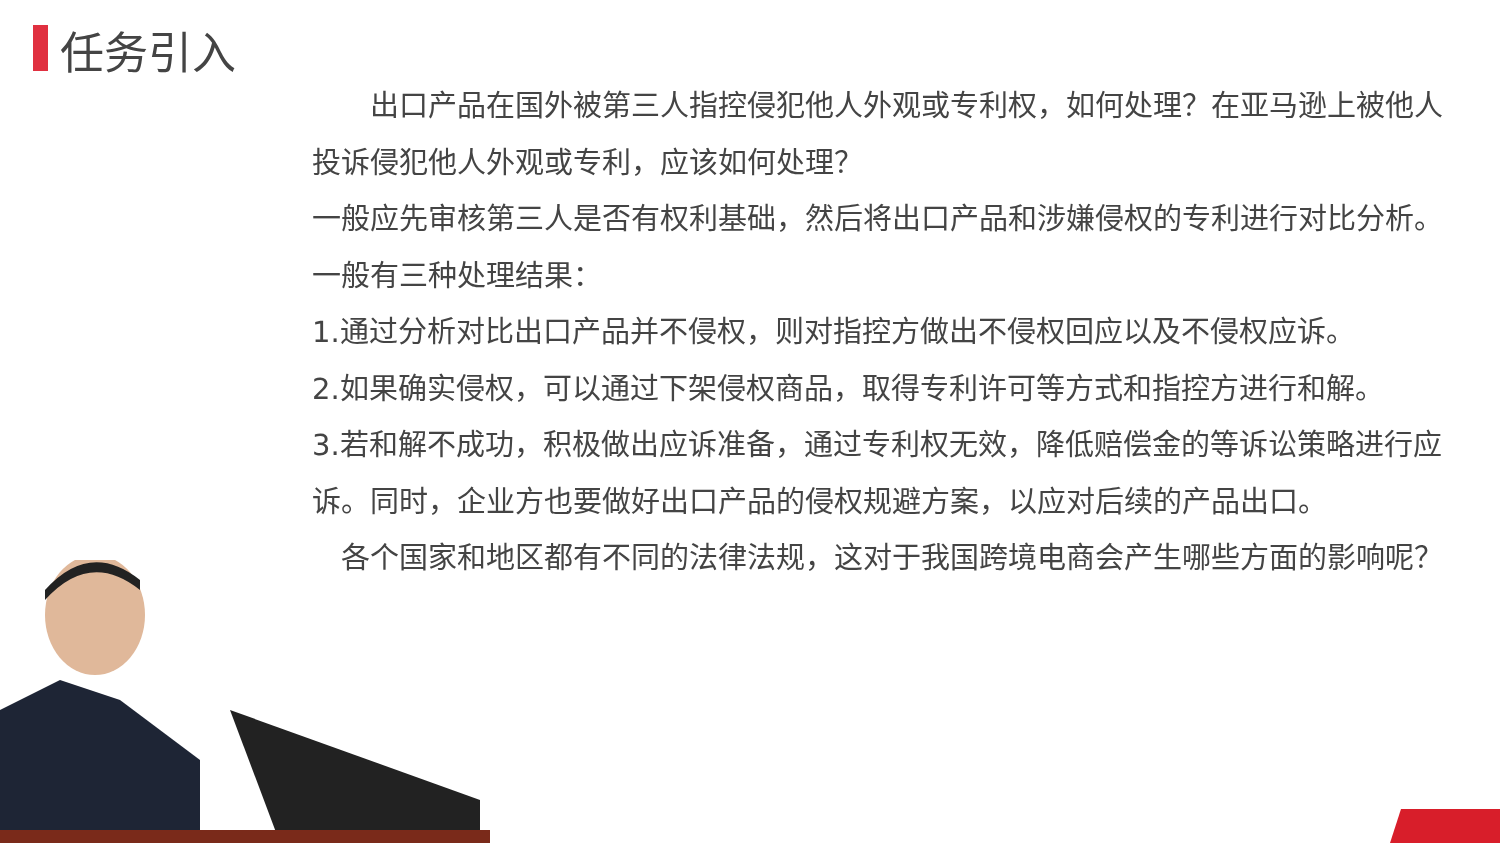任务引入
　　出口产品在国外被第三人指控侵犯他人外观或专利权，如何处理？在亚马逊上被他人投诉侵犯他人外观或专利，应该如何处理？
一般应先审核第三人是否有权利基础，然后将出口产品和涉嫌侵权的专利进行对比分析。
一般有三种处理结果：
1.通过分析对比出口产品并不侵权，则对指控方做出不侵权回应以及不侵权应诉。
2.如果确实侵权，可以通过下架侵权商品，取得专利许可等方式和指控方进行和解。
3.若和解不成功，积极做出应诉准备，通过专利权无效，降低赔偿金的等诉讼策略进行应诉。同时，企业方也要做好出口产品的侵权规避方案，以应对后续的产品出口。
　各个国家和地区都有不同的法律法规，这对于我国跨境电商会产生哪些方面的影响呢？